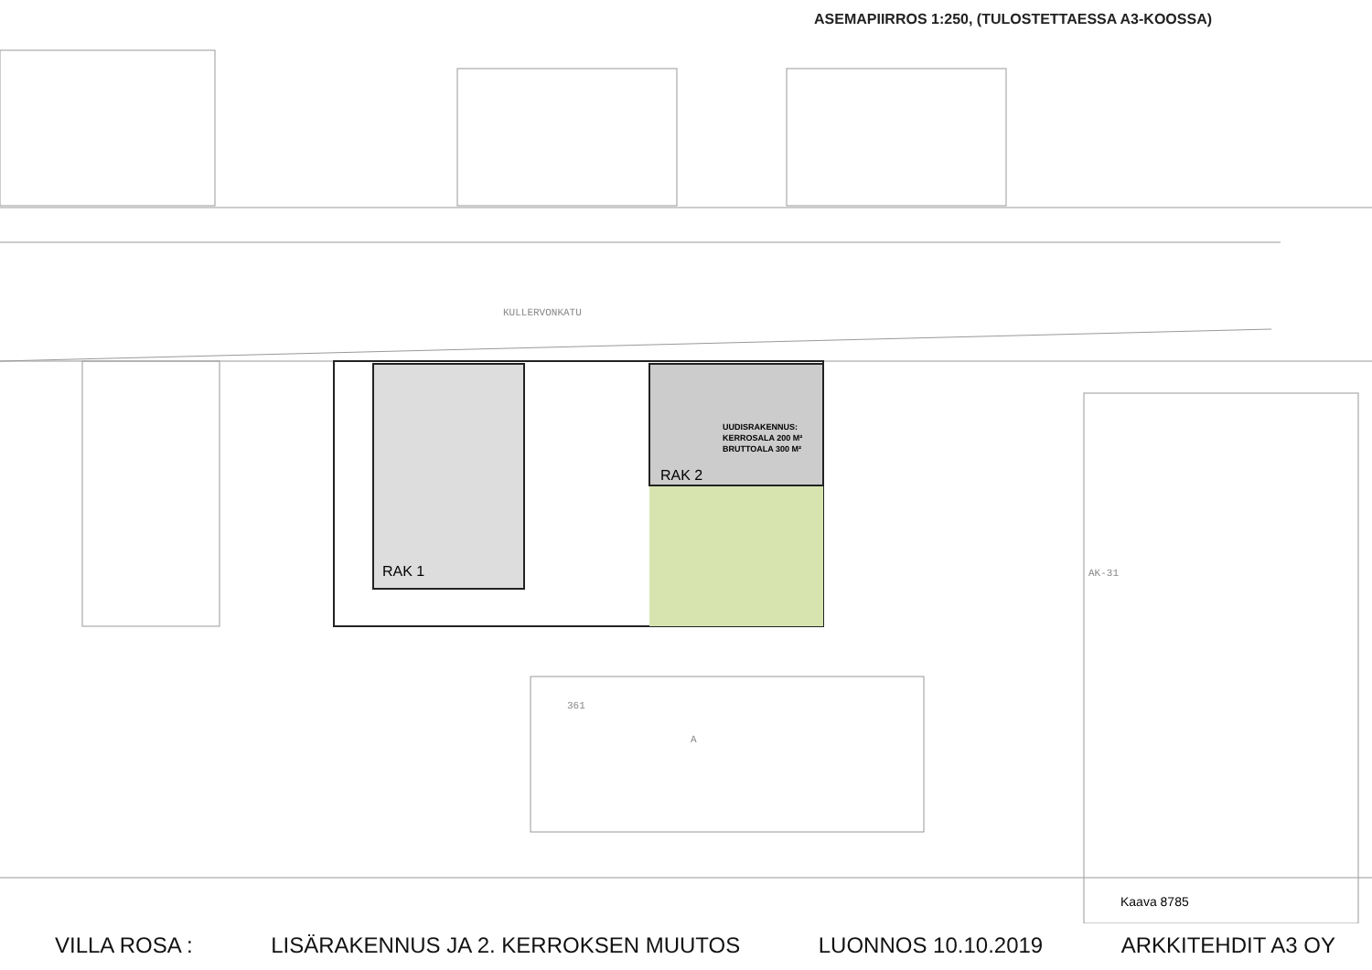ASEMAPIIRROS 1:250, (TULOSTETTAESSA A3-KOOSSA)
KULLERVONKATU
AK-31
361
A
RAK 1
RAK 2
UUDISRAKENNUS:
KERROSALA 200 M²
BRUTTOALA 300 M²
Kaava 8785
VILLA ROSA : LISÄRAKENNUS JA 2. KERROKSEN MUUTOS LUONNOS 10.10.2019 ARKKITEHDIT A3 OY